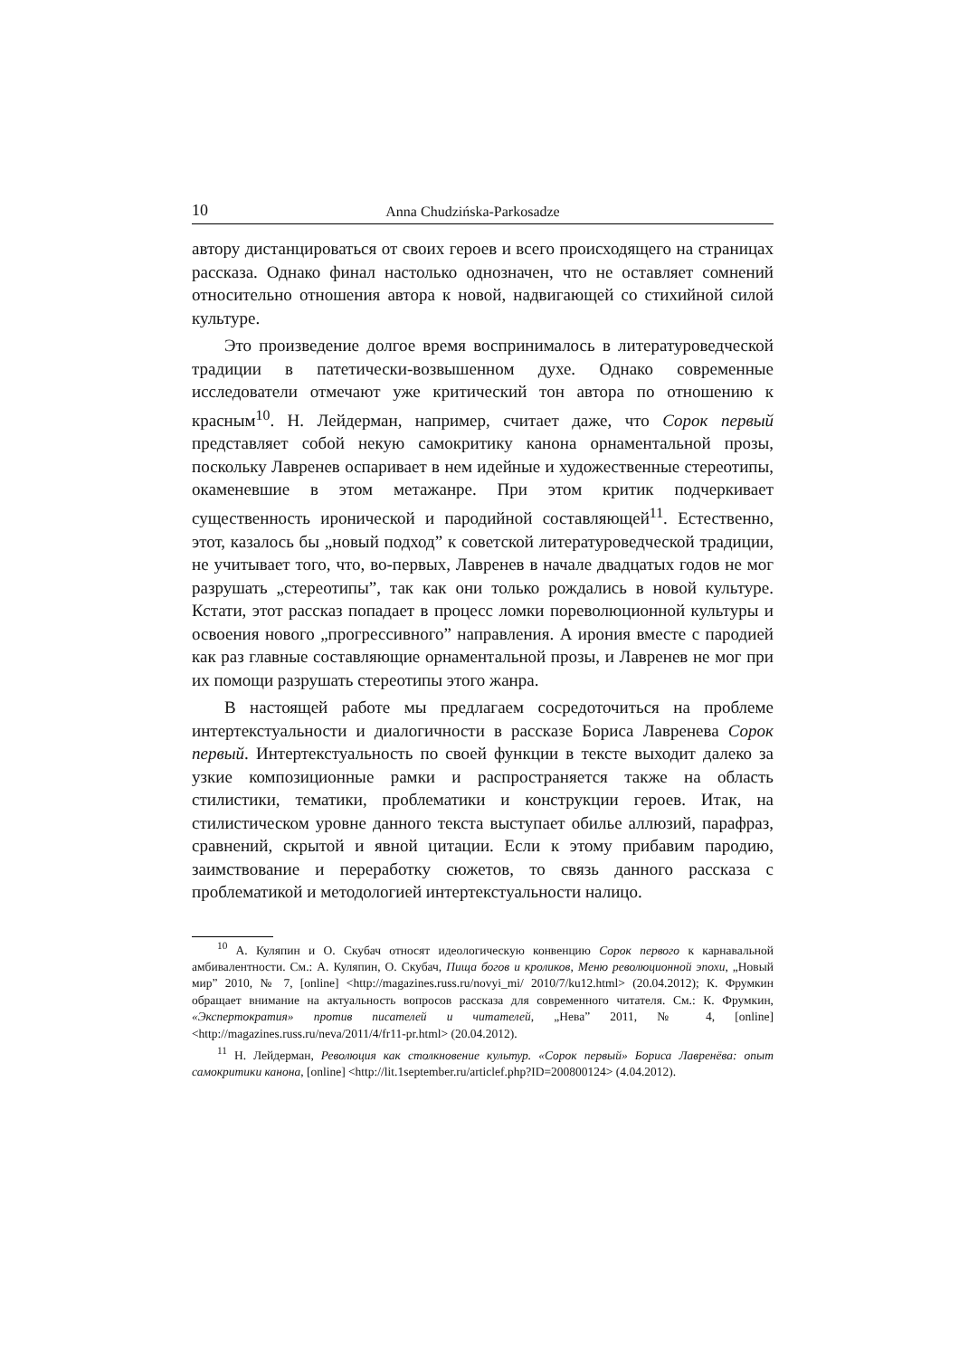10 Anna Chudzińska-Parkosadze
автору дистанцироваться от своих героев и всего происходящего на страницах рассказа. Однако финал настолько однозначен, что не оставляет сомнений относительно отношения автора к новой, надвигающей со стихийной силой культуре.
Это произведение долгое время воспринималось в литературоведческой традиции в патетически-возвышенном духе. Однако современные исследователи отмечают уже критический тон автора по отношению к красным<sup>10</sup>. Н. Лейдерман, например, считает даже, что Сорок первый представляет собой некую самокритику канона орнаментальной прозы, поскольку Лавренев оспаривает в нем идейные и художественные стереотипы, окаменевшие в этом метажанре. При этом критик подчеркивает существенность иронической и пародийной составляющей<sup>11</sup>. Естественно, этот, казалось бы „новый подход” к советской литературоведческой традиции, не учитывает того, что, во-первых, Лавренев в начале двадцатых годов не мог разрушать „стереотипы”, так как они только рождались в новой культуре. Кстати, этот рассказ попадает в процесс ломки пореволюционной культуры и освоения нового „прогрессивного” направления. А ирония вместе с пародией как раз главные составляющие орнаментальной прозы, и Лавренев не мог при их помощи разрушать стереотипы этого жанра.
В настоящей работе мы предлагаем сосредоточиться на проблеме интертекстуальности и диалогичности в рассказе Бориса Лавренева Сорок первый. Интертекстуальность по своей функции в тексте выходит далеко за узкие композиционные рамки и распространяется также на область стилистики, тематики, проблематики и конструкции героев. Итак, на стилистическом уровне данного текста выступает обилье аллюзий, парафраз, сравнений, скрытой и явной цитации. Если к этому прибавим пародию, заимствование и переработку сюжетов, то связь данного рассказа с проблематикой и методологией интертекстуальности налицо.
<sup>10</sup> А. Куляпин и О. Скубач относят идеологическую конвенцию Сорок первого к карнавальной амбивалентности. См.: А. Куляпин, О. Скубач, Пища богов и кроликов, Меню революционной эпохи, „Новый мир” 2010, № 7, [online] <http://magazines.russ.ru/novyi_mi/ 2010/7/ku12.html> (20.04.2012); К. Фрумкин обращает внимание на актуальность вопросов рассказа для современного читателя. См.: К. Фрумкин, «Экспертократия» против писателей и читателей, „Нева” 2011, № 4, [online] <http://magazines.russ.ru/neva/2011/4/fr11-pr.html> (20.04.2012).
<sup>11</sup> Н. Лейдерман, Революция как столкновение культур. «Сорок первый» Бориса Лавренёва: опыт самокритики канона, [online] <http://lit.1september.ru/articlef.php?ID=200800124> (4.04.2012).